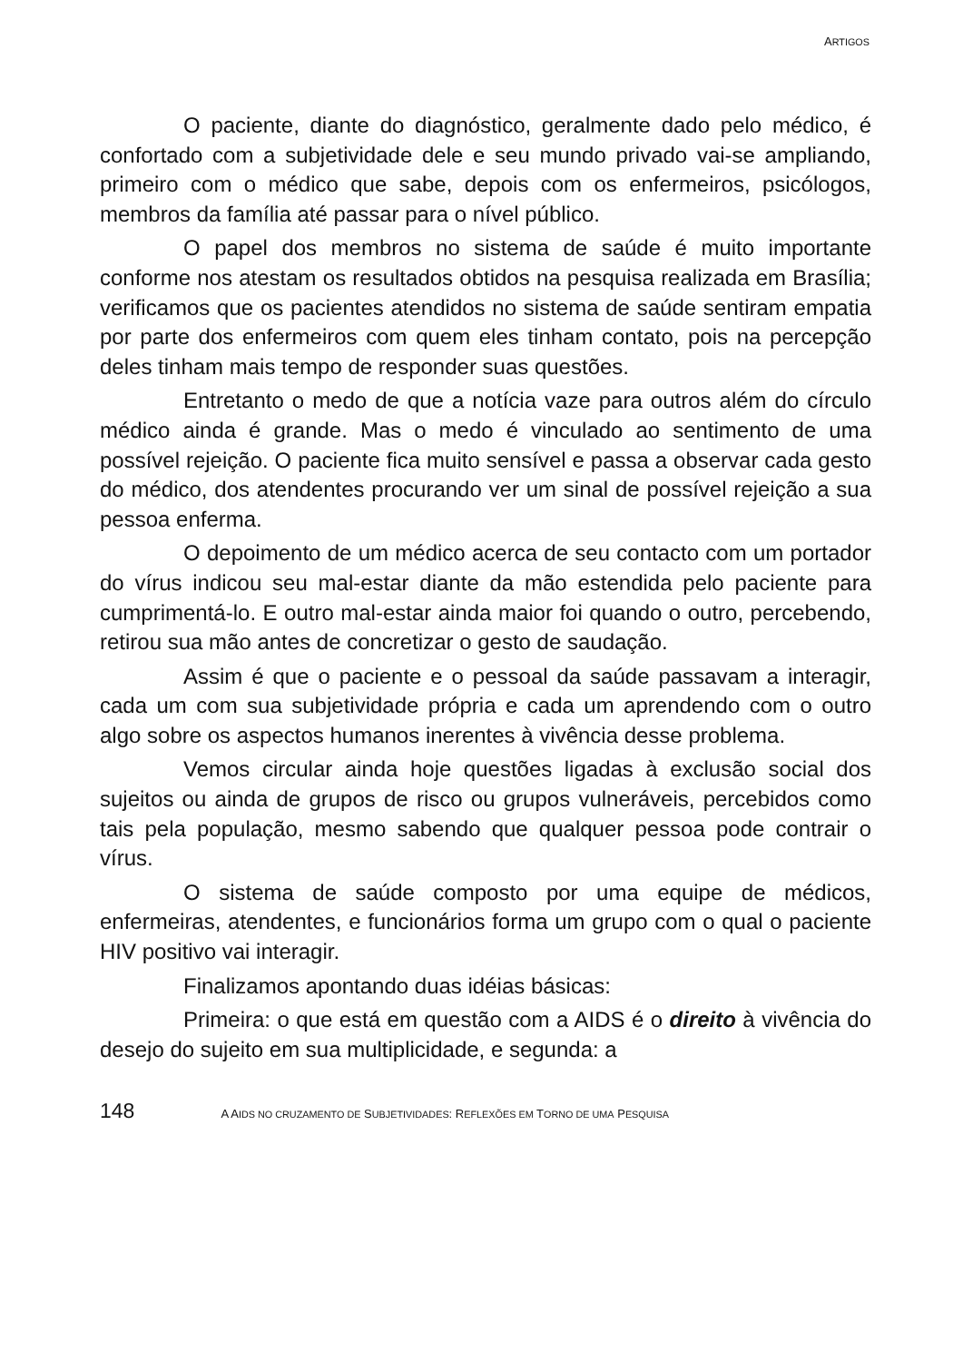ARTIGOS
O paciente, diante do diagnóstico, geralmente dado pelo médico, é confortado com a subjetividade dele e seu mundo privado vai-se ampliando, primeiro com o médico que sabe, depois com os enfermeiros, psicólogos, membros da família até passar para o nível público.
O papel dos membros no sistema de saúde é muito importante conforme nos atestam os resultados obtidos na pesquisa realizada em Brasília; verificamos que os pacientes atendidos no sistema de saúde sentiram empatia por parte dos enfermeiros com quem eles tinham contato, pois na percepção deles tinham mais tempo de responder suas questões.
Entretanto o medo de que a notícia vaze para outros além do círculo médico ainda é grande. Mas o medo é vinculado ao sentimento de uma possível rejeição. O paciente fica muito sensível e passa a observar cada gesto do médico, dos atendentes procurando ver um sinal de possível rejeição a sua pessoa enferma.
O depoimento de um médico acerca de seu contacto com um portador do vírus indicou seu mal-estar diante da mão estendida pelo paciente para cumprimentá-lo. E outro mal-estar ainda maior foi quando o outro, percebendo, retirou sua mão antes de concretizar o gesto de saudação.
Assim é que o paciente e o pessoal da saúde passavam a interagir, cada um com sua subjetividade própria e cada um aprendendo com o outro algo sobre os aspectos humanos inerentes à vivência desse problema.
Vemos circular ainda hoje questões ligadas à exclusão social dos sujeitos ou ainda de grupos de risco ou grupos vulneráveis, percebidos como tais pela população, mesmo sabendo que qualquer pessoa pode contrair o vírus.
O sistema de saúde composto por uma equipe de médicos, enfermeiras, atendentes, e funcionários forma um grupo com o qual o paciente HIV positivo vai interagir.
Finalizamos apontando duas idéias básicas:
Primeira: o que está em questão com a AIDS é o direito à vivência do desejo do sujeito em sua multiplicidade, e segunda: a
148 A AIDS NO CRUZAMENTO DE SUBJETIVIDADES: REFLEXÕES EM TORNO DE UMA PESQUISA